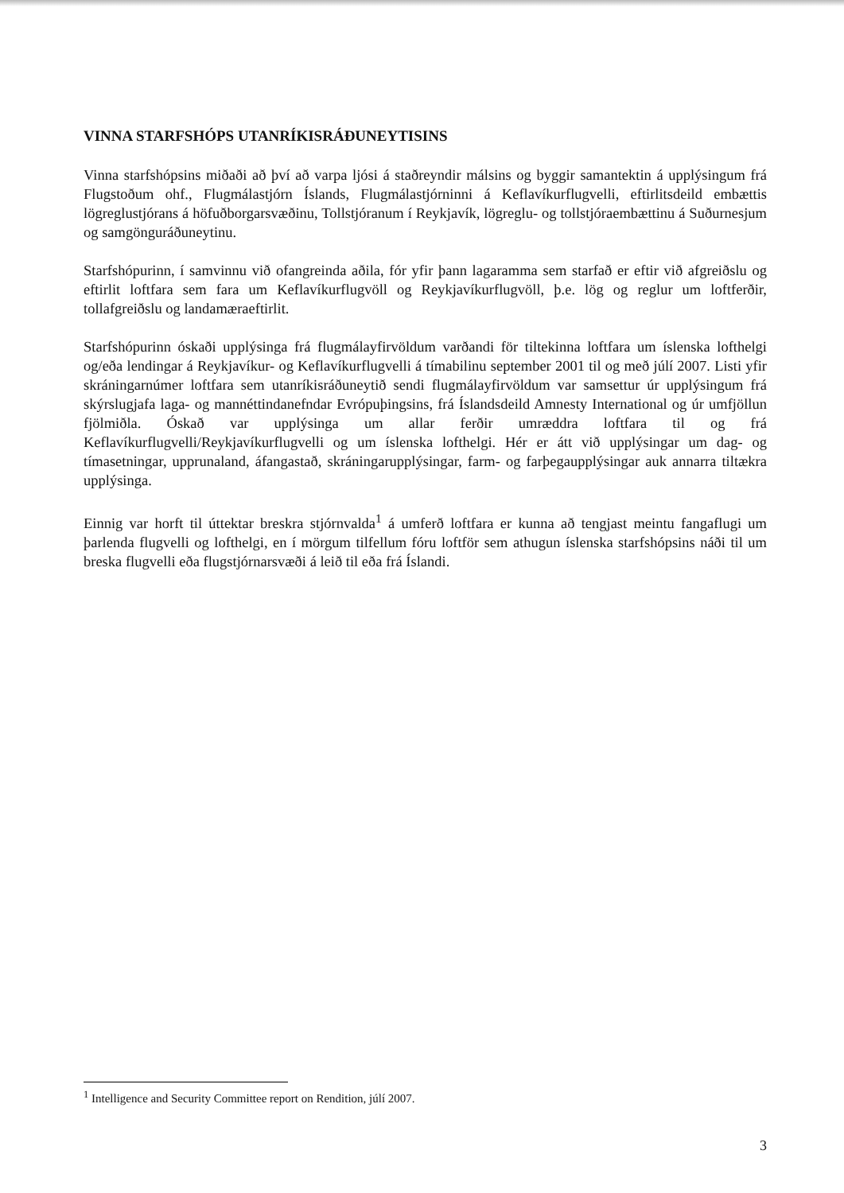VINNA STARFSHÓPS UTANRÍKISRÁÐUNEYTISINS
Vinna starfshópsins miðaði að því að varpa ljósi á staðreyndir málsins og byggir samantektin á upplýsingum frá Flugstoðum ohf., Flugmálastjórn Íslands, Flugmálastjórninni á Keflavíkurflugvelli, eftirlitsdeild embættis lögreglustjórans á höfuðborgarsvæðinu, Tollstjóranum í Reykjavík, lögreglu- og tollstjóraembættinu á Suðurnesjum og samgönguráðuneytinu.
Starfshópurinn, í samvinnu við ofangreinda aðila, fór yfir þann lagaramma sem starfað er eftir við afgreiðslu og eftirlit loftfara sem fara um Keflavíkurflugvöll og Reykjavíkurflugvöll, þ.e. lög og reglur um loftferðir, tollafgreiðslu og landamæraeftirlit.
Starfshópurinn óskaði upplýsinga frá flugmálayfirvöldum varðandi för tiltekinna loftfara um íslenska lofthelgi og/eða lendingar á Reykjavíkur- og Keflavíkurflugvelli á tímabilinu september 2001 til og með júlí 2007. Listi yfir skráningarnúmer loftfara sem utanríkisráðuneytið sendi flugmálayfirvöldum var samsettur úr upplýsingum frá skýrslugjafa laga- og mannéttindanefndar Evrópuþingsins, frá Íslandsdeild Amnesty International og úr umfjöllun fjölmiðla. Óskað var upplýsinga um allar ferðir umræddra loftfara til og frá Keflavíkurflugvelli/Reykjavíkurflugvelli og um íslenska lofthelgi. Hér er átt við upplýsingar um dag- og tímasetningar, upprunaland, áfangastað, skráningarupplýsingar, farm- og farþegaupplýsingar auk annarra tiltækra upplýsinga.
Einnig var horft til úttektar breskra stjórnvalda<sup>1</sup> á umferð loftfara er kunna að tengjast meintu fangaflugi um þarlenda flugvelli og lofthelgi, en í mörgum tilfellum fóru loftför sem athugun íslenska starfshópsins náði til um breska flugvelli eða flugstjórnarsvæði á leið til eða frá Íslandi.
<sup>1</sup> Intelligence and Security Committee report on Rendition, júlí 2007.
3